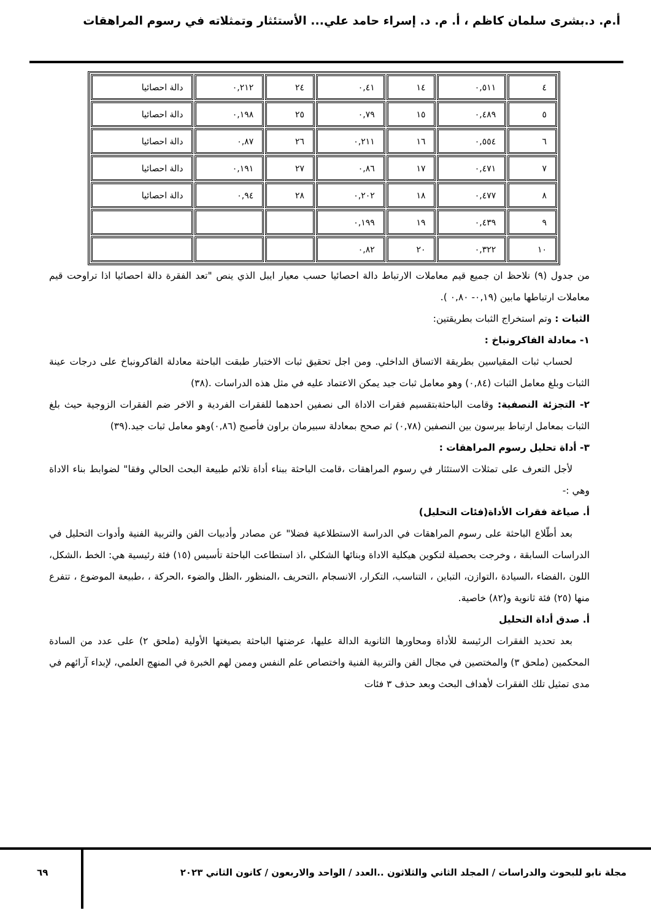أ.م. د.بشرى سلمان كاظم ، أ. م. د. إسراء حامد علي... الأستئثار وتمثلاته في رسوم المراهقات
| ٤ | ٠,٥١١ | ١٤ | ٠,٤١ | ٢٤ | ٠,٢١٢ | دالة احصائيا |
| ٥ | ٠,٤٨٩ | ١٥ | ٠,٧٩ | ٢٥ | ٠,١٩٨ | دالة احصائيا |
| ٦ | ٠,٥٥٤ | ١٦ | ٠,٢١١ | ٢٦ | ٠,٨٧ | دالة احصائيا |
| ٧ | ٠,٤٧١ | ١٧ | ٠,٨٦ | ٢٧ | ٠,١٩١ | دالة احصائيا |
| ٨ | ٠,٤٧٧ | ١٨ | ٠,٢٠٢ | ٢٨ | ٠,٩٤ | دالة احصائيا |
| ٩ | ٠,٤٣٩ | ١٩ | ٠,١٩٩ | | | |
| ١٠ | ٠,٣٢٢ | ٢٠ | ٠,٨٢ | | | |
من جدول (٩) نلاحظ ان جميع قيم معاملات الارتباط دالة احصائيا حسب معيار ايبل الذي ينص "تعد الفقرة دالة احصائيا اذا تراوحت قيم معاملات ارتباطها مابين (٠,١٩- ٠,٨٠ ).
الثبات : وتم استخراج الثبات بطريقتين:
١- معادلة الفاكرونباخ :
لحساب ثبات المقياسين بطريقة الاتساق الداخلي. ومن اجل تحقيق ثبات الاختبار طبقت الباحثة معادلة الفاكرونباخ على درجات عينة الثبات وبلغ معامل الثبات (٠,٨٤) وهو معامل ثبات جيد يمكن الاعتماد عليه في مثل هذه الدراسات .(٣٨)
٢- التجزئة النصفية: وقامت الباحثةبتقسيم فقرات الاداة الى نصفين احدهما للفقرات الفردية و الاخر ضم الفقرات الزوجية حيث بلغ الثبات بمعامل ارتباط بيرسون بين النصفين (٠,٧٨) ثم صحح بمعادلة سبيرمان براون فأصبح (٠,٨٦)وهو معامل ثبات جيد.(٣٩)
٣- أداة تحليل رسوم المراهقات :
لأجل التعرف على تمثلات الاستئثار في رسوم المراهقات ،قامت الباحثة ببناء أداة تلائم طبيعة البحث الحالي وفقا" لضوابط بناء الاداة وهي :-
أ. صياغة فقرات الأداة(فئات التحليل)
بعد أطّلاع الباحثة على رسوم المراهقات في الدراسة الاستطلاعية فضلا" عن مصادر وأدبيات الفن والتربية الفنية وأدوات التحليل في الدراسات السابقة ، وخرجت بحصيلة لتكوين هيكلية الاداة وبنائها الشكلي ،اذ استطاعت الباحثة تأسيس (١٥) فئة رئيسية هي: الخط ،الشكل، اللون ،الفضاء ،السيادة ،التوازن، التباين ، التناسب، التكرار، الانسجام ،التحريف ،المنظور ،الظل والضوء ،الحركة ، ،طبيعة الموضوع ، تتفرع منها (٢٥) فئة ثانوية و(٨٢) خاصية.
أ. صدق أداة التحليل
بعد تحديد الفقرات الرئيسة للأداة ومحاورها الثانوية الدالة عليها، عرضتها الباحثة بصيغتها الأولية (ملحق ٢) على عدد من السادة المحكمين (ملحق ٣) والمختصين في مجال الفن والتربية الفنية واختصاص علم النفس وممن لهم الخبرة في المنهج العلمي، لإبداء آرائهم في مدى تمثيل تلك الفقرات لأهداف البحث وبعد حذف ٣ فئات
مجلة نابو للبحوث والدراسات / المجلد الثاني والثلاثون ..العدد / الواحد والاربعون / كانون الثاني ٢٠٢٣
٦٩